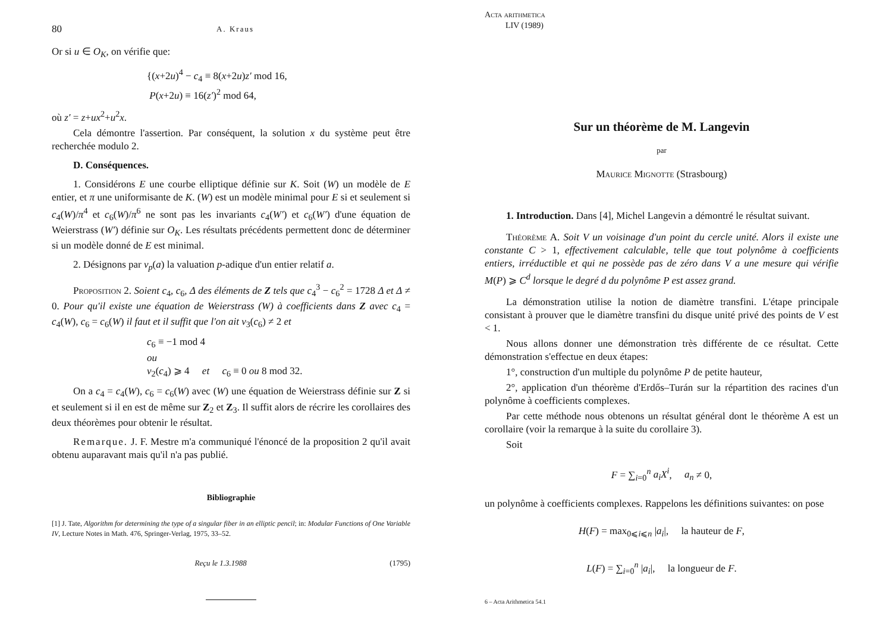80 A. Kraus
Or si u ∈ O<sub>K</sub>, on vérifie que:
{(x+2u)<sup>4</sup> − c<sub>4</sub> ≡ 8(x+2u)z′ mod 16,
P(x+2u) ≡ 16(z′)<sup>2</sup> mod 64,
où z′ = z+ux<sup>2</sup>+u<sup>2</sup>x.
Cela démontre l'assertion. Par conséquent, la solution x du système peut être recherchée modulo 2.
D. Conséquences.
1. Considérons E une courbe elliptique définie sur K. Soit (W) un modèle de E entier, et π une uniformisante de K. (W) est un modèle minimal pour E si et seulement si c<sub>4</sub>(W)/π<sup>4</sup> et c<sub>6</sub>(W)/π<sup>6</sup> ne sont pas les invariants c<sub>4</sub>(W′) et c<sub>6</sub>(W′) d'une équation de Weierstrass (W′) définie sur O<sub>K</sub>. Les résultats précédents permettent donc de déterminer si un modèle donné de E est minimal.
2. Désignons par v<sub>p</sub>(a) la valuation p-adique d'un entier relatif a.
Proposition 2. Soient c<sub>4</sub>, c<sub>6</sub>, Δ des éléments de Z tels que c<sub>4</sub><sup>3</sup> − c<sub>6</sub><sup>2</sup> = 1728 Δ et Δ ≠ 0. Pour qu'il existe une équation de Weierstrass (W) à coefficients dans Z avec c<sub>4</sub> = c<sub>4</sub>(W), c<sub>6</sub> = c<sub>6</sub>(W) il faut et il suffit que l'on ait v<sub>3</sub>(c<sub>6</sub>) ≠ 2 et
c<sub>6</sub> ≡ −1 mod 4
ou
v<sub>2</sub>(c<sub>4</sub>) ⩾ 4 et c<sub>6</sub> ≡ 0 ou 8 mod 32.
On a c<sub>4</sub> = c<sub>4</sub>(W), c<sub>6</sub> = c<sub>6</sub>(W) avec (W) une équation de Weierstrass définie sur Z si et seulement si il en est de même sur Z<sub>2</sub> et Z<sub>3</sub>. Il suffit alors de récrire les corollaires des deux théorèmes pour obtenir le résultat.
Remarque. J. F. Mestre m'a communiqué l'énoncé de la proposition 2 qu'il avait obtenu auparavant mais qu'il n'a pas publié.
Bibliographie
[1] J. Tate, Algorithm for determining the type of a singular fiber in an elliptic pencil; in: Modular Functions of One Variable IV, Lecture Notes in Math. 476, Springer-Verlag, 1975, 33–52.
Reçu le 1.3.1988 (1795)
Acta arithmetica
LIV (1989)
Sur un théorème de M. Langevin
par
Maurice Mignotte (Strasbourg)
1. Introduction. Dans [4], Michel Langevin a démontré le résultat suivant.
Théorème A. Soit V un voisinage d'un point du cercle unité. Alors il existe une constante C > 1, effectivement calculable, telle que tout polynôme à coefficients entiers, irréductible et qui ne possède pas de zéro dans V a une mesure qui vérifie M(P) ⩾ C<sup>d</sup> lorsque le degré d du polynôme P est assez grand.
La démonstration utilise la notion de diamètre transfini. L'étape principale consistant à prouver que le diamètre transfini du disque unité privé des points de V est < 1.
Nous allons donner une démonstration très différente de ce résultat. Cette démonstration s'effectue en deux étapes:
1°, construction d'un multiple du polynôme P de petite hauteur,
2°, application d'un théorème d'Erdős–Turán sur la répartition des racines d'un polynôme à coefficients complexes.
Par cette méthode nous obtenons un résultat général dont le théorème A est un corollaire (voir la remarque à la suite du corollaire 3).
Soit
F = ∑<sub>i=0</sub><sup>n</sup> a<sub>i</sub>X<sup>i</sup>, a<sub>n</sub> ≠ 0,
un polynôme à coefficients complexes. Rappelons les définitions suivantes: on pose
H(F) = max<sub>0⩽i⩽n</sub> |a<sub>i</sub>|, la hauteur de F,
L(F) = ∑<sub>i=0</sub><sup>n</sup> |a<sub>i</sub>|, la longueur de F.
6 – Acta Arithmetica 54.1